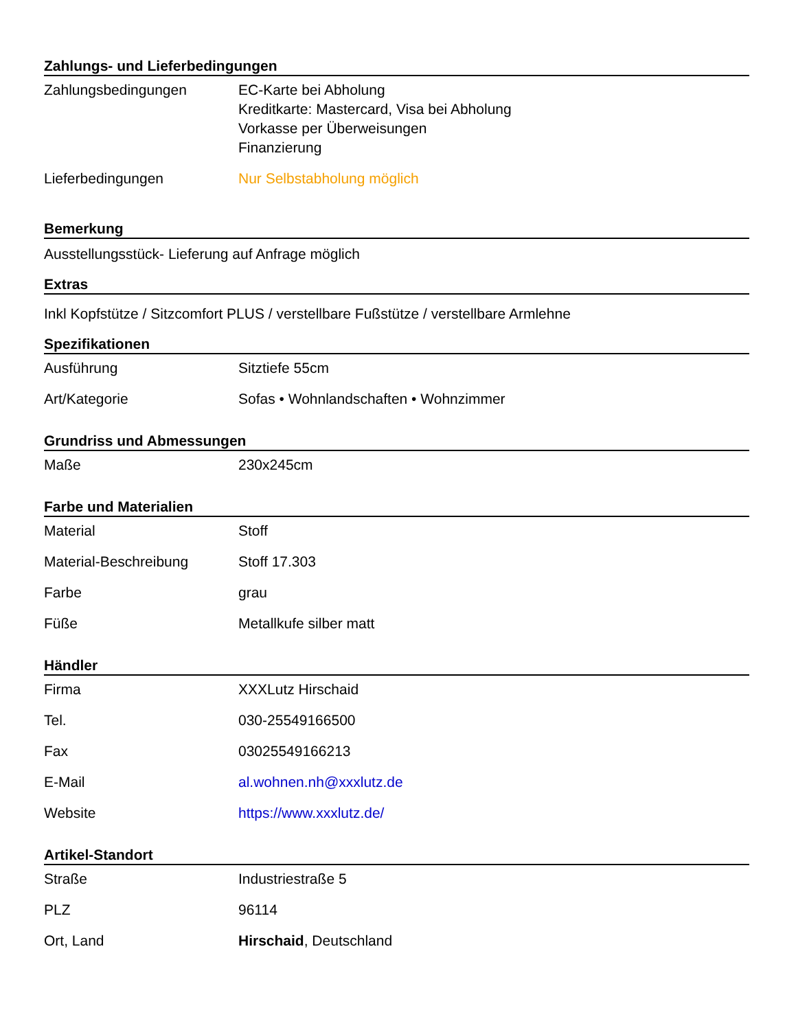Zahlungs- und Lieferbedingungen
| Zahlungsbedingungen | EC-Karte bei Abholung Kreditkarte: Mastercard, Visa bei Abholung Vorkasse per Überweisungen Finanzierung |
| Lieferbedingungen | Nur Selbstabholung möglich |
Bemerkung
Ausstellungsstück- Lieferung auf Anfrage möglich
Extras
Inkl Kopfstütze / Sitzcomfort PLUS / verstellbare Fußstütze / verstellbare Armlehne
Spezifikationen
| Ausführung | Sitztiefe 55cm |
| Art/Kategorie | Sofas • Wohnlandschaften • Wohnzimmer |
Grundriss und Abmessungen
| Maße | 230x245cm |
Farbe und Materialien
| Material | Stoff |
| Material-Beschreibung | Stoff 17.303 |
| Farbe | grau |
| Füße | Metallkufe silber matt |
Händler
| Firma | XXXLutz Hirschaid |
| Tel. | 030-25549166500 |
| Fax | 03025549166213 |
| E-Mail | al.wohnen.nh@xxxlutz.de |
| Website | https://www.xxxlutz.de/ |
Artikel-Standort
| Straße | Industriestraße 5 |
| PLZ | 96114 |
| Ort, Land | Hirschaid , Deutschland |